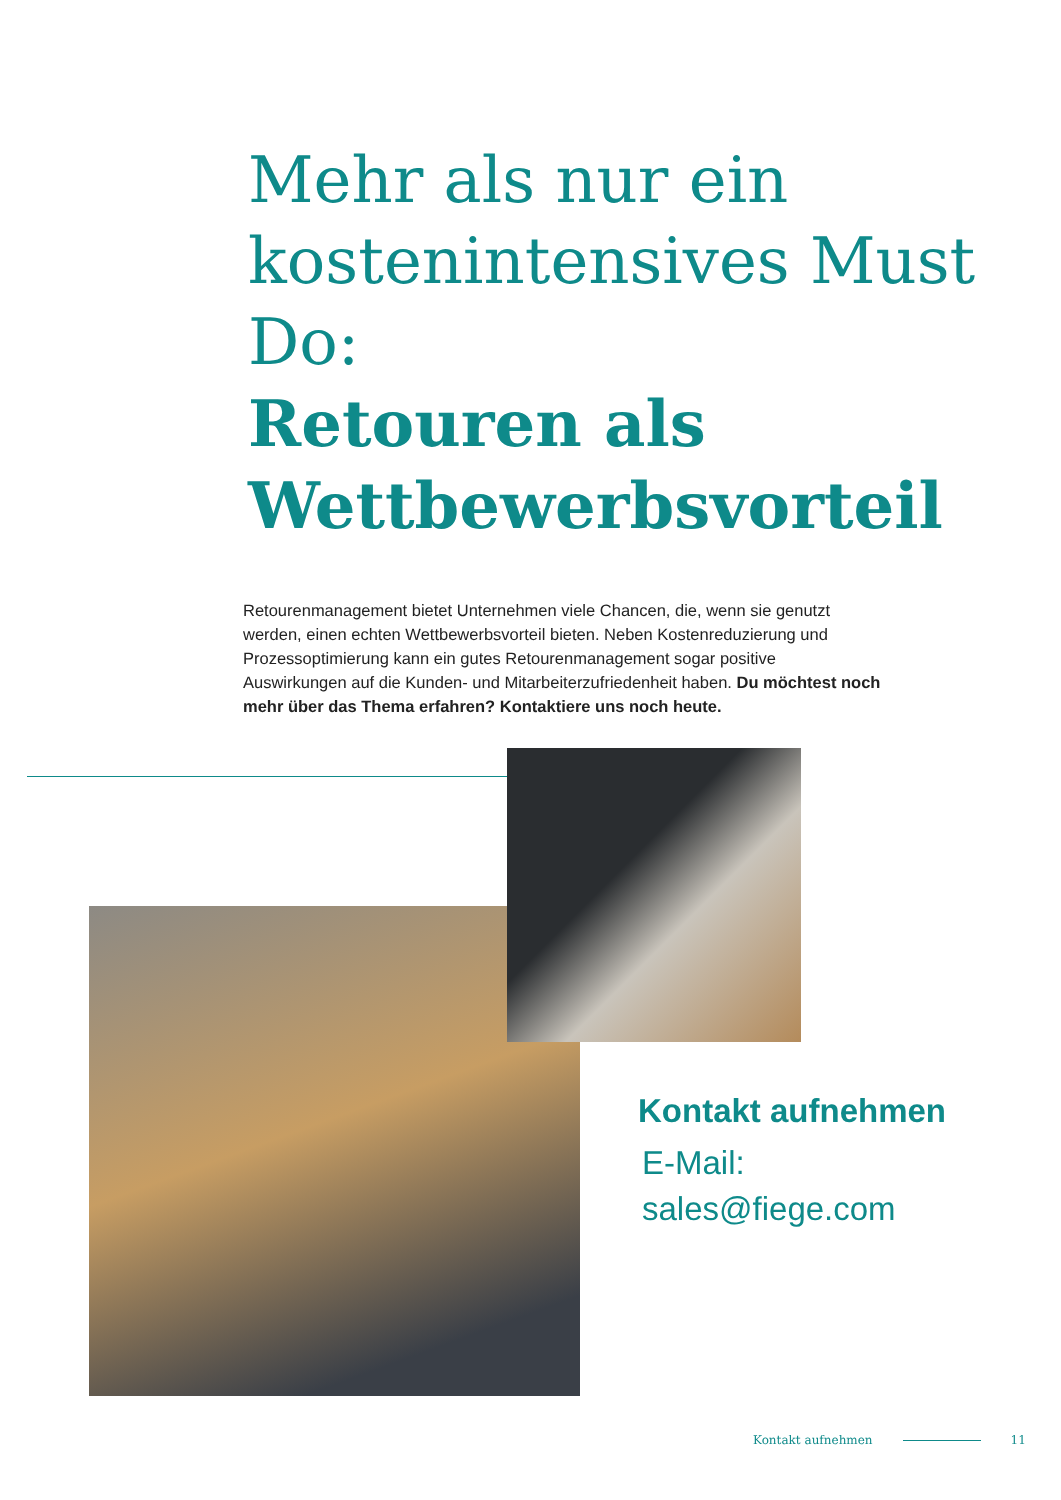Mehr als nur ein kostenintensives Must Do:
Retouren als Wettbewerbsvorteil
Retourenmanagement bietet Unternehmen viele Chancen, die, wenn sie genutzt werden, einen echten Wettbewerbsvorteil bieten. Neben Kostenreduzierung und Prozessoptimierung kann ein gutes Retourenmanagement sogar positive Auswirkungen auf die Kunden- und Mitarbeiterzufriedenheit haben. Du möchtest noch mehr über das Thema erfahren? Kontaktiere uns noch heute.
Kontakt aufnehmen
E-Mail:
sales@fiege.com
Kontakt aufnehmen 11